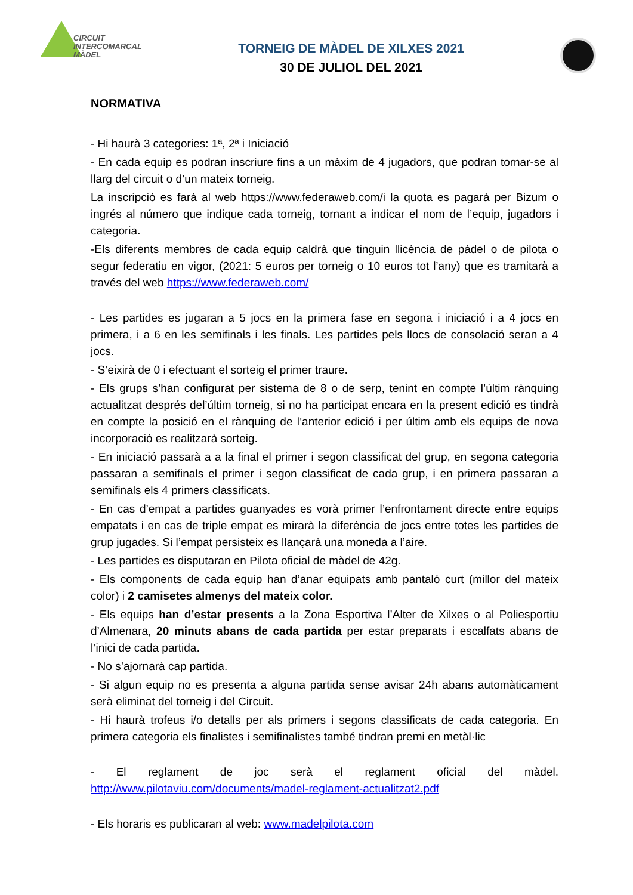CIRCUIT
INTERCOMARCAL
MÀDEL
TORNEIG DE MÀDEL DE XILXES 2021
30 DE JULIOL DEL 2021
NORMATIVA
- Hi haurà 3 categories: 1ª, 2ª i Iniciació
- En cada equip es podran inscriure fins a un màxim de 4 jugadors, que podran tornar-se al llarg del circuit o d’un mateix torneig.
La inscripció es farà al web https://www.federaweb.com/i la quota es pagarà per Bizum o ingrés al número que indique cada torneig, tornant a indicar el nom de l’equip, jugadors i categoria.
-Els diferents membres de cada equip caldrà que tinguin llicència de pàdel o de pilota o segur federatiu en vigor, (2021: 5 euros per torneig o 10 euros tot l’any) que es tramitarà a través del web https://www.federaweb.com/
- Les partides es jugaran a 5 jocs en la primera fase en segona i iniciació i a 4 jocs en primera, i a 6 en les semifinals i les finals. Les partides pels llocs de consolació seran a 4 jocs.
- S’eixirà de 0 i efectuant el sorteig el primer traure.
- Els grups s’han configurat per sistema de 8 o de serp, tenint en compte l’últim rànquing actualitzat després del’últim torneig, si no ha participat encara en la present edició es tindrà en compte la posició en el rànquing de l’anterior edició i per últim amb els equips de nova incorporació es realitzarà sorteig.
- En iniciació passarà a a la final el primer i segon classificat del grup, en segona categoria passaran a semifinals el primer i segon classificat de cada grup, i en primera passaran a semifinals els 4 primers classificats.
- En cas d’empat a partides guanyades es vorà primer l’enfrontament directe entre equips empatats i en cas de triple empat es mirarà la diferència de jocs entre totes les partides de grup jugades. Si l’empat persisteix es llançarà una moneda a l’aire.
- Les partides es disputaran en Pilota oficial de màdel de 42g.
- Els components de cada equip han d’anar equipats amb pantaló curt (millor del mateix color) i 2 camisetes almenys del mateix color.
- Els equips han d’estar presents a la Zona Esportiva l’Alter de Xilxes o al Poliesportiu d’Almenara, 20 minuts abans de cada partida per estar preparats i escalfats abans de l’inici de cada partida.
- No s’ajornarà cap partida.
- Si algun equip no es presenta a alguna partida sense avisar 24h abans automàticament serà eliminat del torneig i del Circuit.
- Hi haurà trofeus i/o detalls per als primers i segons classificats de cada categoria. En primera categoria els finalistes i semifinalistes també tindran premi en metàl·lic
- El reglament de joc serà el reglament oficial del màdel. http://www.pilotaviu.com/documents/madel-reglament-actualitzat2.pdf
- Els horaris es publicaran al web: www.madelpilota.com